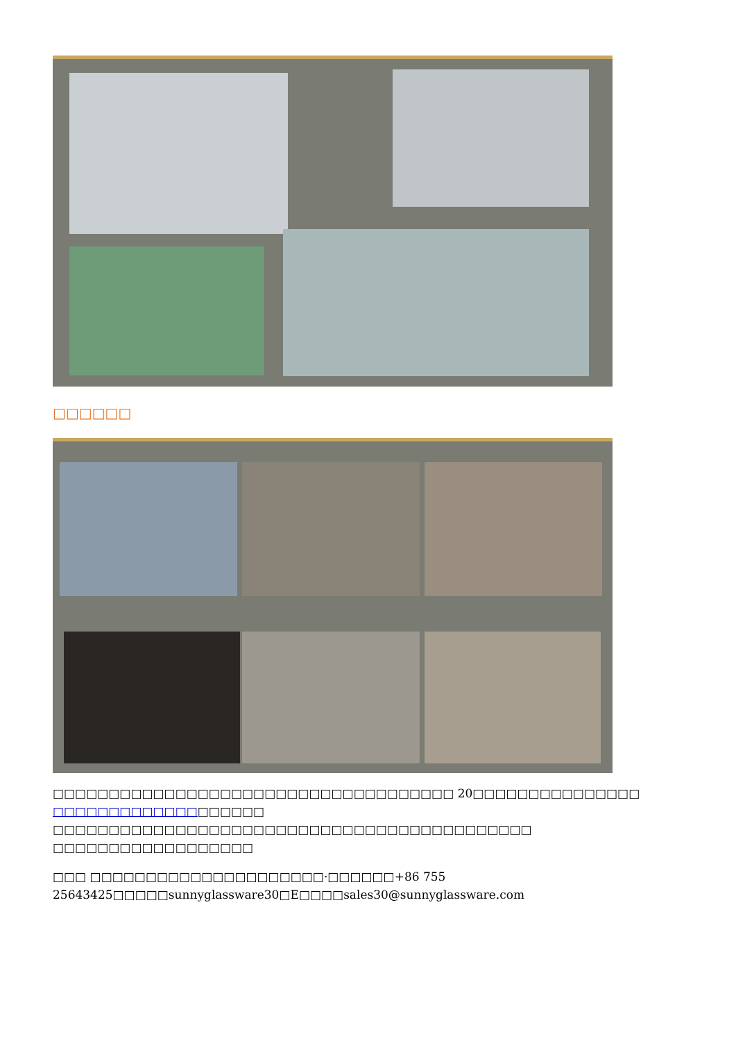□□□□□□
□□□□□□□□□□□□□□□□□□□□□□□□□□□□□□□□□□□□ 20□□□□□□□□□□□□□□□ □□□□□□□□□□□□□□□□□□□ □□□□□□□□□□□□□□□□□□□□□□□□□□□□□□□□□□□□□□□□□□□ □□□□□□□□□□□□□□□□□□
□□□ □□□□□□□□□□□□□□□□□□□□□·□□□□□□+86 755 25643425□□□□□sunnyglassware30□E□□□□sales30@sunnyglassware.com